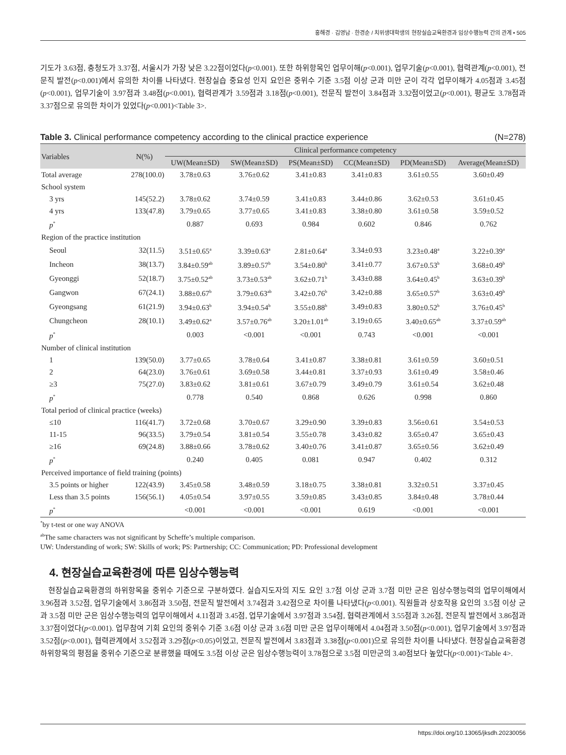홍해경 · 김영남 · 한경순 / 치위생대학생의 현장실습교육환경과 임상수행능력 간의 관계 • 505
기도가 3.63점, 충청도가 3.37점, 서울시가 가장 낮은 3.22점이었다(p<0.001). 또한 하위항목인 업무이해(p<0.001), 업무기술(p<0.001), 협력관계(p<0.001), 전문직 발전(p<0.001)에서 유의한 차이를 나타냈다. 현장실습 중요성 인지 요인은 중위수 기준 3.5점 이상 군과 미만 군이 각각 업무이해가 4.05점과 3.45점(p<0.001), 업무기술이 3.97점과 3.48점(p<0.001), 협력관계가 3.59점과 3.18점(p<0.001), 전문직 발전이 3.84점과 3.32점이었고(p<0.001), 평균도 3.78점과 3.37점으로 유의한 차이가 있었다(p<0.001)<Table 3>.
Table 3. Clinical performance competency according to the clinical practice experience (N=278)
| Variables | N(%) | Clinical performance competency | | | | | |
| --- | --- | --- | --- | --- | --- | --- | --- |
| | | UW(Mean±SD) | SW(Mean±SD) | PS(Mean±SD) | CC(Mean±SD) | PD(Mean±SD) | Average(Mean±SD) |
| Total average | 278(100.0) | 3.78±0.63 | 3.76±0.62 | 3.41±0.83 | 3.41±0.83 | 3.61±0.55 | 3.60±0.49 |
| School system | | | | | | | |
| 3 yrs | 145(52.2) | 3.78±0.62 | 3.74±0.59 | 3.41±0.83 | 3.44±0.86 | 3.62±0.53 | 3.61±0.45 |
| 4 yrs | 133(47.8) | 3.79±0.65 | 3.77±0.65 | 3.41±0.83 | 3.38±0.80 | 3.61±0.58 | 3.59±0.52 |
| p<sup>*</sup> | | 0.887 | 0.693 | 0.984 | 0.602 | 0.846 | 0.762 |
| Region of the practice institution | | | | | | | |
| Seoul | 32(11.5) | 3.51±0.65<sup>a</sup> | 3.39±0.63<sup>a</sup> | 2.81±0.64<sup>a</sup> | 3.34±0.93 | 3.23±0.48<sup>a</sup> | 3.22±0.39<sup>a</sup> |
| Incheon | 38(13.7) | 3.84±0.59<sup>ab</sup> | 3.89±0.57<sup>b</sup> | 3.54±0.80<sup>b</sup> | 3.41±0.77 | 3.67±0.53<sup>b</sup> | 3.68±0.49<sup>b</sup> |
| Gyeonggi | 52(18.7) | 3.75±0.52<sup>ab</sup> | 3.73±0.53<sup>ab</sup> | 3.62±0.71<sup>b</sup> | 3.43±0.88 | 3.64±0.45<sup>b</sup> | 3.63±0.39<sup>b</sup> |
| Gangwon | 67(24.1) | 3.88±0.67<sup>b</sup> | 3.79±0.63<sup>ab</sup> | 3.42±0.76<sup>b</sup> | 3.42±0.88 | 3.65±0.57<sup>b</sup> | 3.63±0.49<sup>b</sup> |
| Gyeongsang | 61(21.9) | 3.94±0.63<sup>b</sup> | 3.94±0.54<sup>b</sup> | 3.55±0.88<sup>b</sup> | 3.49±0.83 | 3.80±0.52<sup>b</sup> | 3.76±0.45<sup>b</sup> |
| Chungcheon | 28(10.1) | 3.49±0.62<sup>a</sup> | 3.57±0.76<sup>ab</sup> | 3.20±1.01<sup>ab</sup> | 3.19±0.65 | 3.40±0.65<sup>ab</sup> | 3.37±0.59<sup>ab</sup> |
| p<sup>*</sup> | | 0.003 | <0.001 | <0.001 | 0.743 | <0.001 | <0.001 |
| Number of clinical institution | | | | | | | |
| 1 | 139(50.0) | 3.77±0.65 | 3.78±0.64 | 3.41±0.87 | 3.38±0.81 | 3.61±0.59 | 3.60±0.51 |
| 2 | 64(23.0) | 3.76±0.61 | 3.69±0.58 | 3.44±0.81 | 3.37±0.93 | 3.61±0.49 | 3.58±0.46 |
| ≥3 | 75(27.0) | 3.83±0.62 | 3.81±0.61 | 3.67±0.79 | 3.49±0.79 | 3.61±0.54 | 3.62±0.48 |
| p<sup>*</sup> | | 0.778 | 0.540 | 0.868 | 0.626 | 0.998 | 0.860 |
| Total period of clinical practice (weeks) | | | | | | | |
| ≤10 | 116(41.7) | 3.72±0.68 | 3.70±0.67 | 3.29±0.90 | 3.39±0.83 | 3.56±0.61 | 3.54±0.53 |
| 11-15 | 96(33.5) | 3.79±0.54 | 3.81±0.54 | 3.55±0.78 | 3.43±0.82 | 3.65±0.47 | 3.65±0.43 |
| ≥16 | 69(24.8) | 3.88±0.66 | 3.78±0.62 | 3.40±0.76 | 3.41±0.87 | 3.65±0.56 | 3.62±0.49 |
| p<sup>*</sup> | | 0.240 | 0.405 | 0.081 | 0.947 | 0.402 | 0.312 |
| Perceived importance of field training (points) | | | | | | | |
| 3.5 points or higher | 122(43.9) | 3.45±0.58 | 3.48±0.59 | 3.18±0.75 | 3.38±0.81 | 3.32±0.51 | 3.37±0.45 |
| Less than 3.5 points | 156(56.1) | 4.05±0.54 | 3.97±0.55 | 3.59±0.85 | 3.43±0.85 | 3.84±0.48 | 3.78±0.44 |
| p<sup>*</sup> | | <0.001 | <0.001 | <0.001 | 0.619 | <0.001 | <0.001 |
<sup>*</sup> by t-test or one way ANOVA
<sup>ab</sup>The same characters was not significant by Scheffe’s multiple comparison.
UW: Understanding of work; SW: Skills of work; PS: Partnership; CC: Communication; PD: Professional development
4. 현장실습교육환경에 따른 임상수행능력
현장실습교육환경의 하위항목을 중위수 기준으로 구분하였다. 실습지도자의 지도 요인 3.7점 이상 군과 3.7점 미만 군은 임상수행능력의 업무이해에서 3.96점과 3.52점, 업무기술에서 3.86점과 3.50점, 전문직 발전에서 3.74점과 3.42점으로 차이를 나타냈다(p<0.001). 직원들과 상호작용 요인의 3.5점 이상 군과 3.5점 미만 군은 임상수행능력의 업무이해에서 4.11점과 3.45점, 업무기술에서 3.97점과 3.54점, 협력관계에서 3.55점과 3.26점, 전문직 발전에서 3.86점과 3.37점이었다(p<0.001). 업무참여 기회 요인의 중위수 기준 3.6점 이상 군과 3.6점 미만 군은 업무이해에서 4.04점과 3.50점(p<0.001), 업무기술에서 3.97점과 3.52점(p<0.001), 협력관계에서 3.52점과 3.29점(p<0.05)이었고, 전문직 발전에서 3.83점과 3.38점(p<0.001)으로 유의한 차이를 나타냈다. 현장실습교육환경 하위항목의 평점을 중위수 기준으로 분류했을 때에도 3.5점 이상 군은 임상수행능력이 3.78점으로 3.5점 미만군의 3.40점보다 높았다(p<0.001)<Table 4>.
https://doi.org/10.13065/jksdh.20230056